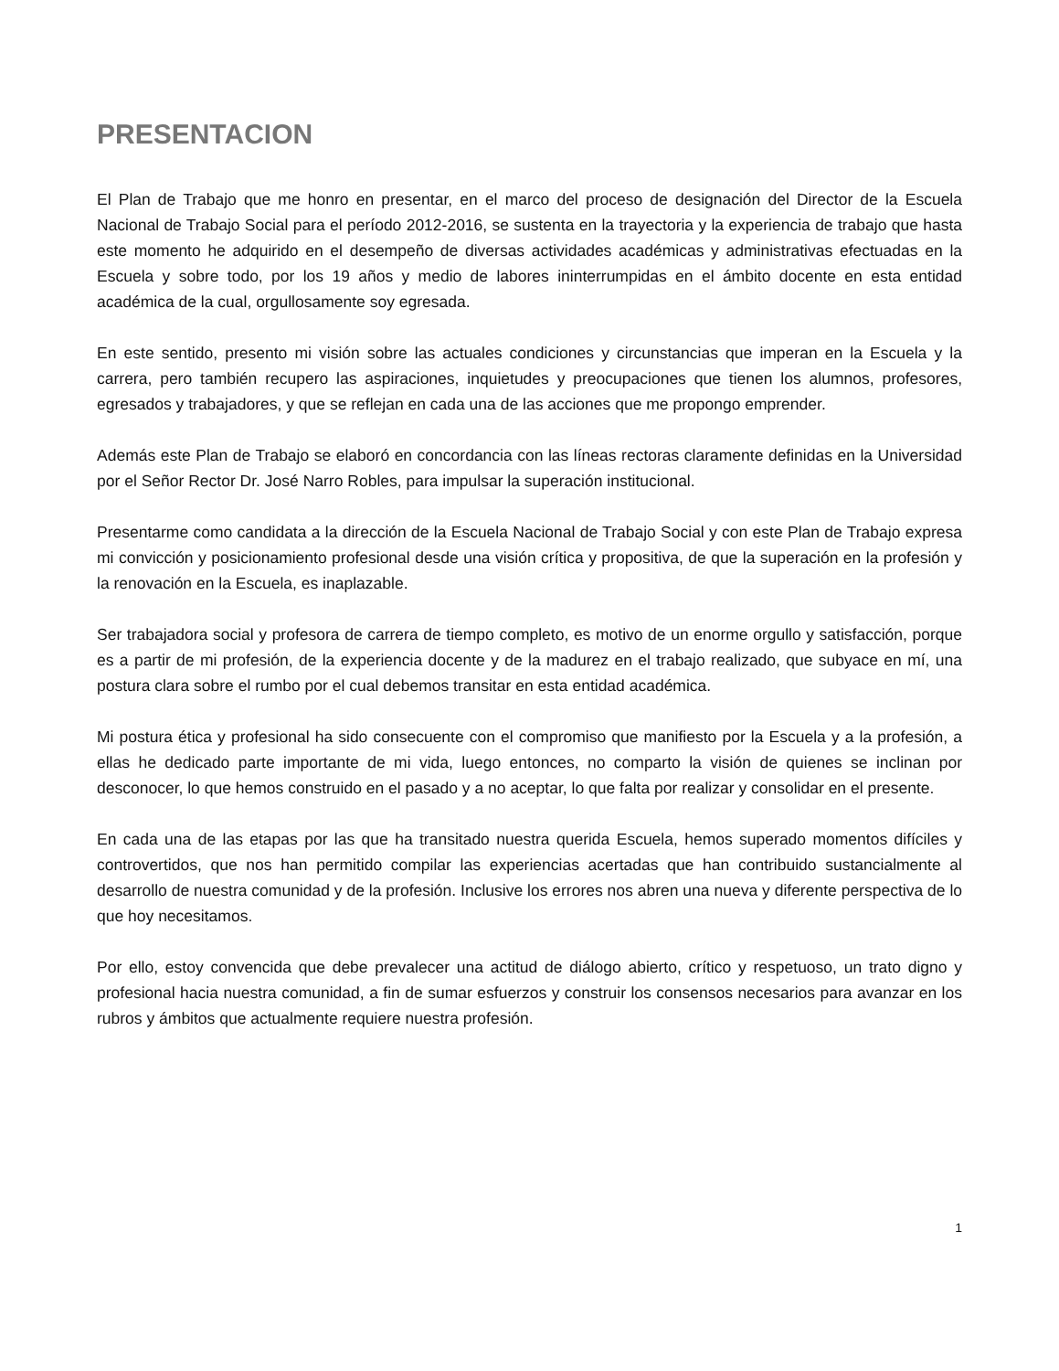PRESENTACION
El Plan de Trabajo que me honro en presentar, en el marco del proceso de designación del Director de la Escuela Nacional de Trabajo Social para el período 2012-2016, se sustenta en la trayectoria y la experiencia de trabajo que hasta este momento he adquirido en el desempeño de diversas actividades académicas y administrativas efectuadas en la Escuela y sobre todo, por los 19 años y medio de labores ininterrumpidas en el ámbito docente en esta entidad académica de la cual, orgullosamente soy egresada.
En este sentido, presento mi visión sobre las actuales condiciones y circunstancias que imperan en la Escuela y la carrera, pero también recupero las aspiraciones, inquietudes y preocupaciones que tienen los alumnos, profesores, egresados y trabajadores, y que se reflejan en cada una de las acciones que me propongo emprender.
Además este Plan de Trabajo se elaboró en concordancia con las líneas rectoras claramente definidas en la Universidad por el Señor Rector Dr. José Narro Robles, para impulsar la superación institucional.
Presentarme como candidata a la dirección de la Escuela Nacional de Trabajo Social y con este Plan de Trabajo expresa mi convicción y posicionamiento profesional desde una visión crítica y propositiva, de que la superación en la profesión y la renovación en la Escuela, es inaplazable.
Ser trabajadora social y profesora de carrera de tiempo completo, es motivo de un enorme orgullo y satisfacción, porque es a partir de mi profesión, de la experiencia docente y de la madurez en el trabajo realizado, que subyace en mí, una postura clara sobre el rumbo por el cual debemos transitar en esta entidad académica.
Mi postura ética y profesional ha sido consecuente con el compromiso que manifiesto por la Escuela y a la profesión, a ellas he dedicado parte importante de mi vida, luego entonces, no comparto la visión de quienes se inclinan por desconocer, lo que hemos construido en el pasado y a no aceptar, lo que falta por realizar y consolidar en el presente.
En cada una de las etapas por las que ha transitado nuestra querida Escuela, hemos superado momentos difíciles y controvertidos, que nos han permitido compilar las experiencias acertadas que han contribuido sustancialmente al desarrollo de nuestra comunidad y de la profesión. Inclusive los errores nos abren una nueva y diferente perspectiva de lo que hoy necesitamos.
Por ello, estoy convencida que debe prevalecer una actitud de diálogo abierto, crítico y respetuoso, un trato digno y profesional hacia nuestra comunidad, a fin de sumar esfuerzos y construir los consensos necesarios para avanzar en los rubros y ámbitos que actualmente requiere nuestra profesión.
1